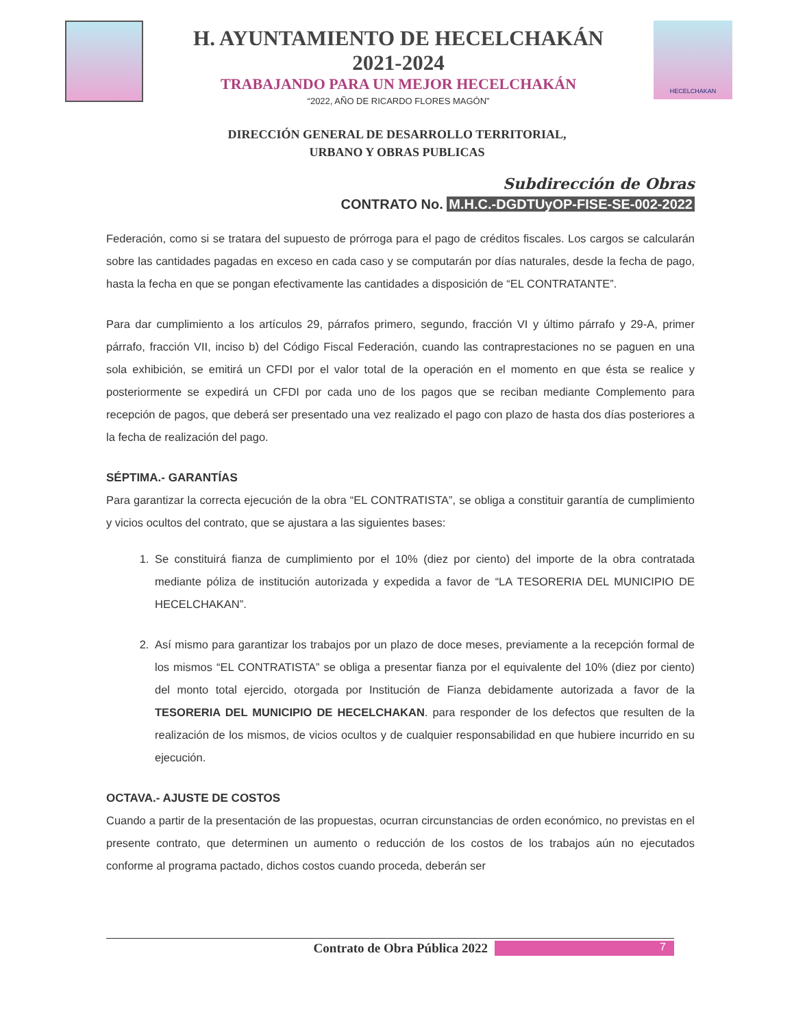H. AYUNTAMIENTO DE HECELCHAKÁN
2021-2024
TRABAJANDO PARA UN MEJOR HECELCHAKÁN
“2022, AÑO DE RICARDO FLORES MAGÓN”
HECELCHAKAN
DIRECCIÓN GENERAL DE DESARROLLO TERRITORIAL,
URBANO Y OBRAS PUBLICAS
Subdirección de Obras
CONTRATO No. M.H.C.-DGDTUyOP-FISE-SE-002-2022
Federación, como si se tratara del supuesto de prórroga para el pago de créditos fiscales. Los cargos se calcularán sobre las cantidades pagadas en exceso en cada caso y se computarán por días naturales, desde la fecha de pago, hasta la fecha en que se pongan efectivamente las cantidades a disposición de “EL CONTRATANTE”.
Para dar cumplimiento a los artículos 29, párrafos primero, segundo, fracción VI y último párrafo y 29-A, primer párrafo, fracción VII, inciso b) del Código Fiscal Federación, cuando las contraprestaciones no se paguen en una sola exhibición, se emitirá un CFDI por el valor total de la operación en el momento en que ésta se realice y posteriormente se expedirá un CFDI por cada uno de los pagos que se reciban mediante Complemento para recepción de pagos, que deberá ser presentado una vez realizado el pago con plazo de hasta dos días posteriores a la fecha de realización del pago.
SÉPTIMA.- GARANTÍAS
Para garantizar la correcta ejecución de la obra “EL CONTRATISTA”, se obliga a constituir garantía de cumplimiento y vicios ocultos del contrato, que se ajustara a las siguientes bases:
1. Se constituirá fianza de cumplimiento por el 10% (diez por ciento) del importe de la obra contratada mediante póliza de institución autorizada y expedida a favor de “LA TESORERIA DEL MUNICIPIO DE HECELCHAKAN”.
2. Así mismo para garantizar los trabajos por un plazo de doce meses, previamente a la recepción formal de los mismos “EL CONTRATISTA” se obliga a presentar fianza por el equivalente del 10% (diez por ciento) del monto total ejercido, otorgada por Institución de Fianza debidamente autorizada a favor de la TESORERIA DEL MUNICIPIO DE HECELCHAKAN. para responder de los defectos que resulten de la realización de los mismos, de vicios ocultos y de cualquier responsabilidad en que hubiere incurrido en su ejecución.
OCTAVA.- AJUSTE DE COSTOS
Cuando a partir de la presentación de las propuestas, ocurran circunstancias de orden económico, no previstas en el presente contrato, que determinen un aumento o reducción de los costos de los trabajos aún no ejecutados conforme al programa pactado, dichos costos cuando proceda, deberán ser
Contrato de Obra Pública 2022 7